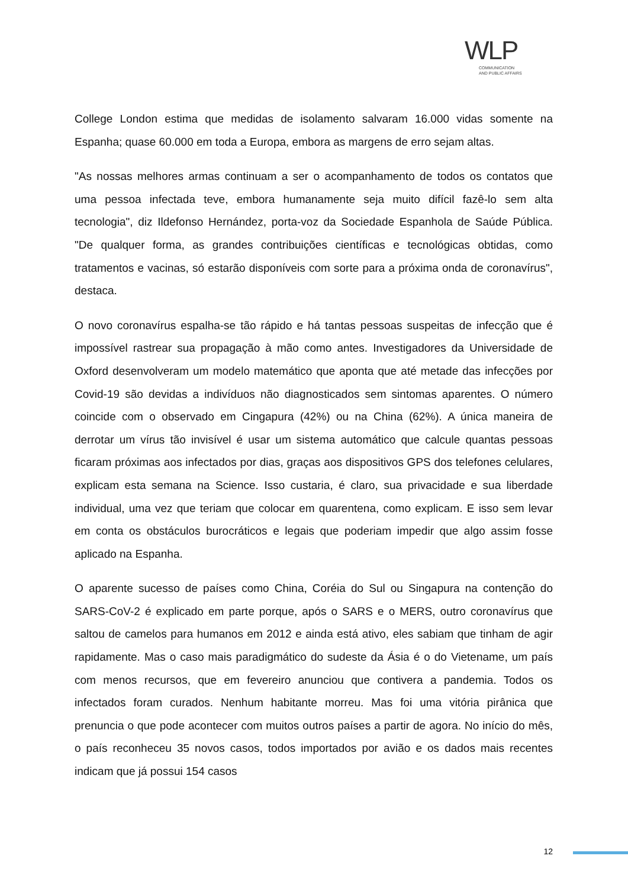WLP
COMMUNICATION
AND PUBLIC AFFAIRS
College London estima que medidas de isolamento salvaram 16.000 vidas somente na Espanha; quase 60.000 em toda a Europa, embora as margens de erro sejam altas.
"As nossas melhores armas continuam a ser o acompanhamento de todos os contatos que uma pessoa infectada teve, embora humanamente seja muito difícil fazê-lo sem alta tecnologia", diz Ildefonso Hernández, porta-voz da Sociedade Espanhola de Saúde Pública. "De qualquer forma, as grandes contribuições científicas e tecnológicas obtidas, como tratamentos e vacinas, só estarão disponíveis com sorte para a próxima onda de coronavírus", destaca.
O novo coronavírus espalha-se tão rápido e há tantas pessoas suspeitas de infecção que é impossível rastrear sua propagação à mão como antes. Investigadores da Universidade de Oxford desenvolveram um modelo matemático que aponta que até metade das infecções por Covid-19 são devidas a indivíduos não diagnosticados sem sintomas aparentes. O número coincide com o observado em Cingapura (42%) ou na China (62%). A única maneira de derrotar um vírus tão invisível é usar um sistema automático que calcule quantas pessoas ficaram próximas aos infectados por dias, graças aos dispositivos GPS dos telefones celulares, explicam esta semana na Science. Isso custaria, é claro, sua privacidade e sua liberdade individual, uma vez que teriam que colocar em quarentena, como explicam. E isso sem levar em conta os obstáculos burocráticos e legais que poderiam impedir que algo assim fosse aplicado na Espanha.
O aparente sucesso de países como China, Coréia do Sul ou Singapura na contenção do SARS-CoV-2 é explicado em parte porque, após o SARS e o MERS, outro coronavírus que saltou de camelos para humanos em 2012 e ainda está ativo, eles sabiam que tinham de agir rapidamente. Mas o caso mais paradigmático do sudeste da Ásia é o do Vietename, um país com menos recursos, que em fevereiro anunciou que contivera a pandemia. Todos os infectados foram curados. Nenhum habitante morreu. Mas foi uma vitória pirânica que prenuncia o que pode acontecer com muitos outros países a partir de agora. No início do mês, o país reconheceu 35 novos casos, todos importados por avião e os dados mais recentes indicam que já possui 154 casos
12